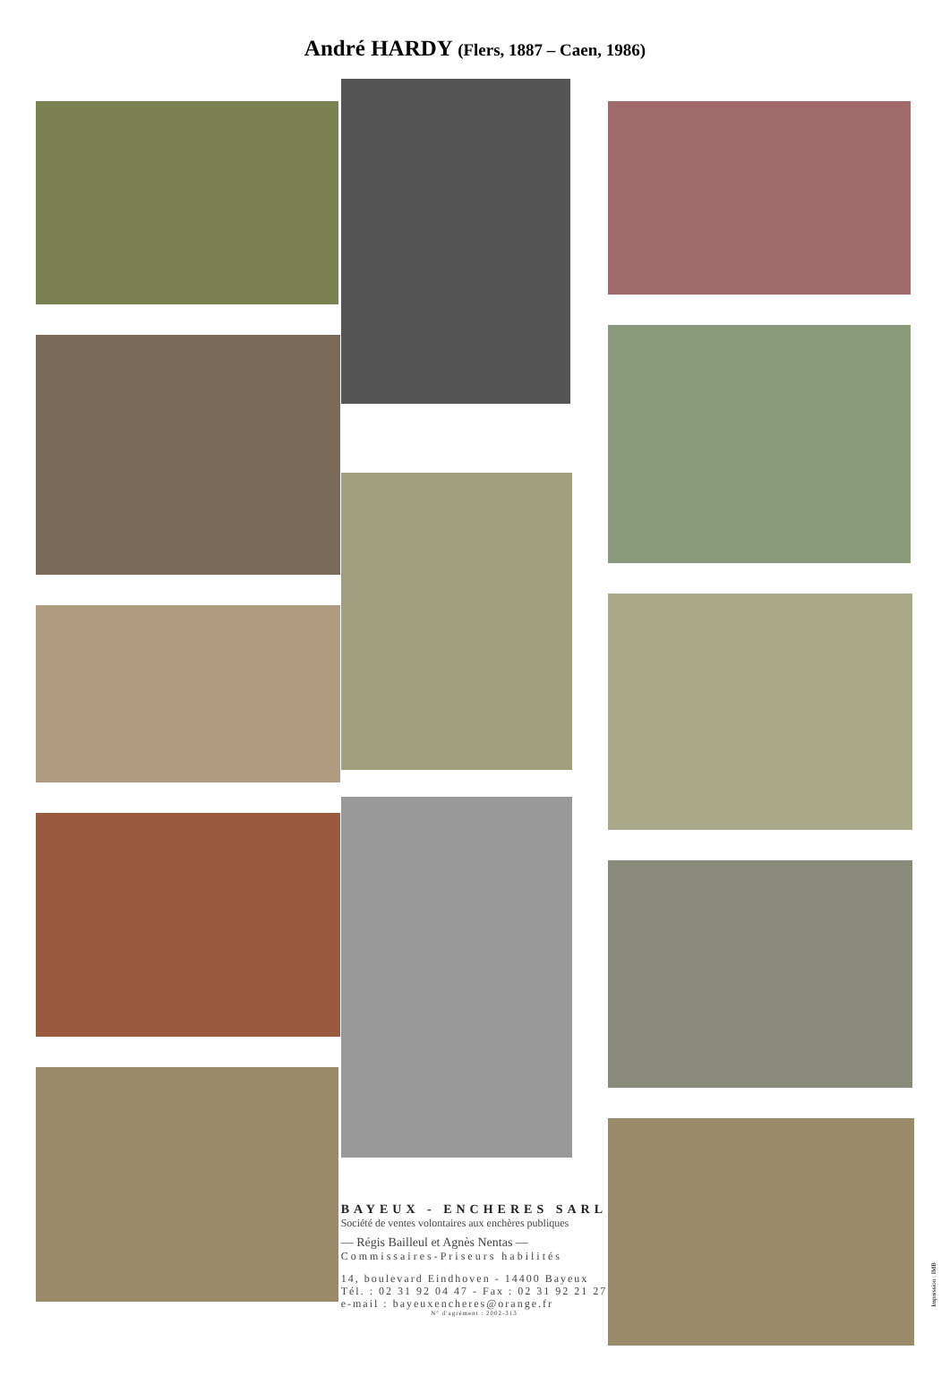André HARDY (Flers, 1887 – Caen, 1986)
BAYEUX - ENCHERES SARL
Société de ventes volontaires aux enchères publiques
— Régis Bailleul et Agnès Nentas —
Commissaires-Priseurs habilités
14, boulevard Eindhoven - 14400 Bayeux
Tél. : 02 31 92 04 47 - Fax : 02 31 92 21 27
e-mail : bayeuxencheres@orange.fr
N° d'agrément : 2002-313
Impression : IMB